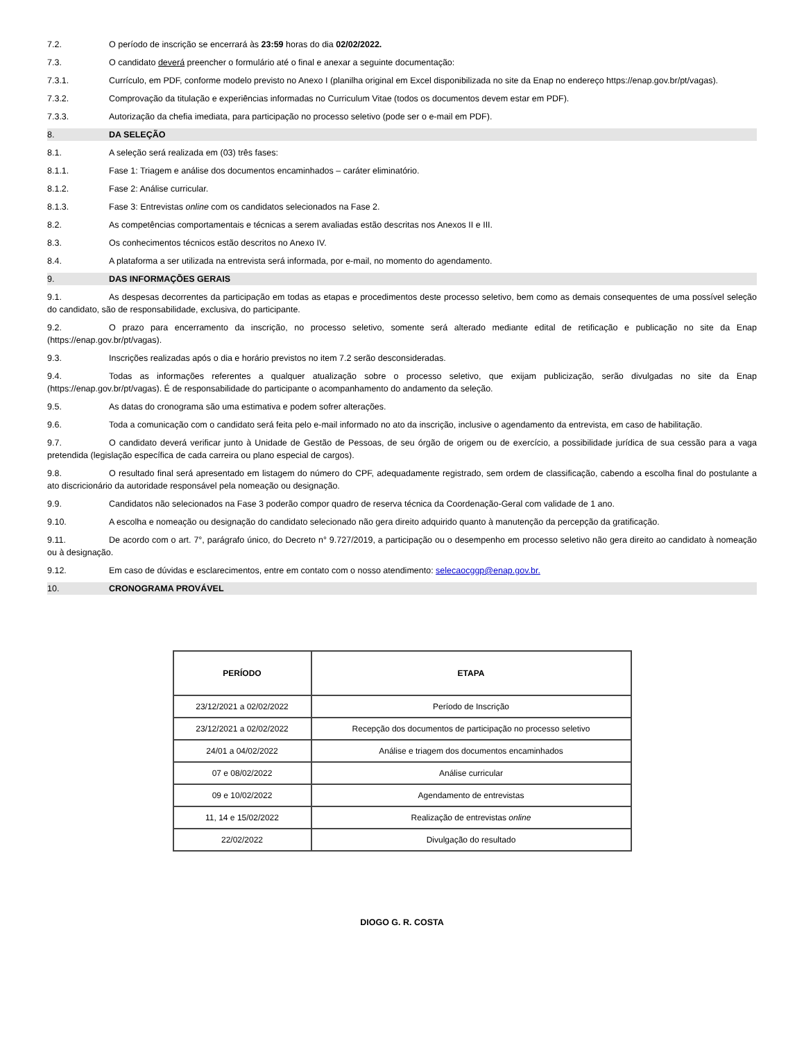7.2. O período de inscrição se encerrará às 23:59 horas do dia 02/02/2022.
7.3. O candidato deverá preencher o formulário até o final e anexar a seguinte documentação:
7.3.1. Currículo, em PDF, conforme modelo previsto no Anexo I (planilha original em Excel disponibilizada no site da Enap no endereço https://enap.gov.br/pt/vagas).
7.3.2. Comprovação da titulação e experiências informadas no Curriculum Vitae (todos os documentos devem estar em PDF).
7.3.3. Autorização da chefia imediata, para participação no processo seletivo (pode ser o e-mail em PDF).
8. DA SELEÇÃO
8.1. A seleção será realizada em (03) três fases:
8.1.1. Fase 1: Triagem e análise dos documentos encaminhados – caráter eliminatório.
8.1.2. Fase 2: Análise curricular.
8.1.3. Fase 3: Entrevistas online com os candidatos selecionados na Fase 2.
8.2. As competências comportamentais e técnicas a serem avaliadas estão descritas nos Anexos II e III.
8.3. Os conhecimentos técnicos estão descritos no Anexo IV.
8.4. A plataforma a ser utilizada na entrevista será informada, por e-mail, no momento do agendamento.
9. DAS INFORMAÇÕES GERAIS
9.1. As despesas decorrentes da participação em todas as etapas e procedimentos deste processo seletivo, bem como as demais consequentes de uma possível seleção do candidato, são de responsabilidade, exclusiva, do participante.
9.2. O prazo para encerramento da inscrição, no processo seletivo, somente será alterado mediante edital de retificação e publicação no site da Enap (https://enap.gov.br/pt/vagas).
9.3. Inscrições realizadas após o dia e horário previstos no item 7.2 serão desconsideradas.
9.4. Todas as informações referentes a qualquer atualização sobre o processo seletivo, que exijam publicização, serão divulgadas no site da Enap (https://enap.gov.br/pt/vagas). É de responsabilidade do participante o acompanhamento do andamento da seleção.
9.5. As datas do cronograma são uma estimativa e podem sofrer alterações.
9.6. Toda a comunicação com o candidato será feita pelo e-mail informado no ato da inscrição, inclusive o agendamento da entrevista, em caso de habilitação.
9.7. O candidato deverá verificar junto à Unidade de Gestão de Pessoas, de seu órgão de origem ou de exercício, a possibilidade jurídica de sua cessão para a vaga pretendida (legislação específica de cada carreira ou plano especial de cargos).
9.8. O resultado final será apresentado em listagem do número do CPF, adequadamente registrado, sem ordem de classificação, cabendo a escolha final do postulante a ato discricionário da autoridade responsável pela nomeação ou designação.
9.9. Candidatos não selecionados na Fase 3 poderão compor quadro de reserva técnica da Coordenação-Geral com validade de 1 ano.
9.10. A escolha e nomeação ou designação do candidato selecionado não gera direito adquirido quanto à manutenção da percepção da gratificação.
9.11. De acordo com o art. 7°, parágrafo único, do Decreto n° 9.727/2019, a participação ou o desempenho em processo seletivo não gera direito ao candidato à nomeação ou à designação.
9.12. Em caso de dúvidas e esclarecimentos, entre em contato com o nosso atendimento: selecaocggp@enap.gov.br.
10. CRONOGRAMA PROVÁVEL
| PERÍODO | ETAPA |
| --- | --- |
| 23/12/2021 a 02/02/2022 | Período de Inscrição |
| 23/12/2021 a 02/02/2022 | Recepção dos documentos de participação no processo seletivo |
| 24/01 a 04/02/2022 | Análise e triagem dos documentos encaminhados |
| 07 e 08/02/2022 | Análise curricular |
| 09 e 10/02/2022 | Agendamento de entrevistas |
| 11, 14 e 15/02/2022 | Realização de entrevistas online |
| 22/02/2022 | Divulgação do resultado |
DIOGO G. R. COSTA